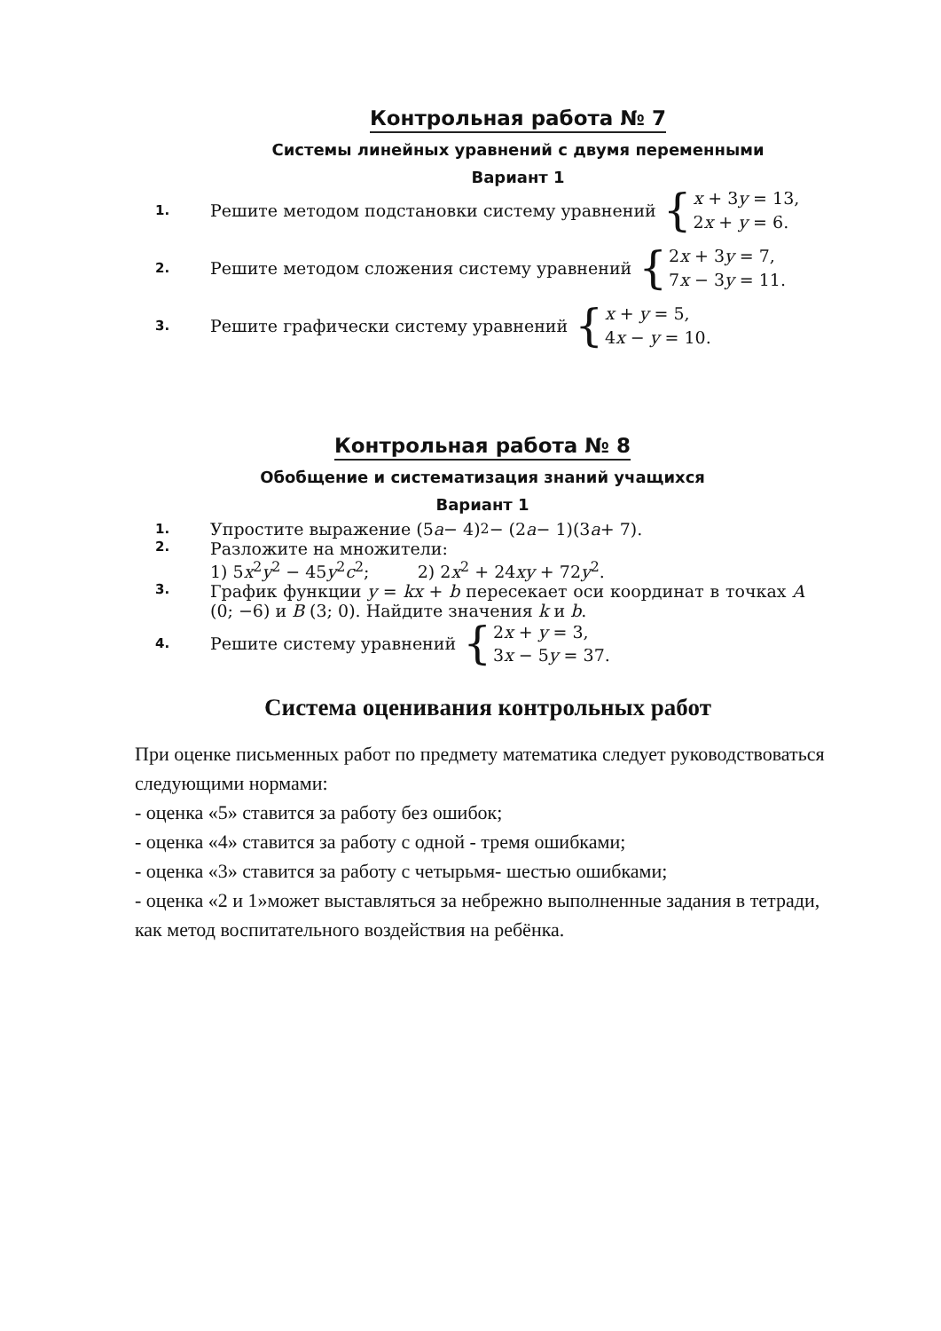Контрольная работа № 7
Системы линейных уравнений с двумя переменными
Вариант 1
1. Решите методом подстановки систему уравнений {
x + 3y = 13,
2x + y = 6.
2. Решите методом сложения систему уравнений {
2x + 3y = 7,
7x − 3y = 11.
3. Решите графически систему уравнений {
x + y = 5,
4x − y = 10.
Контрольная работа № 8
Обобщение и систематизация знаний учащихся
Вариант 1
1. Упростите выражение (5 a − 4)<sup>2</sup> − (2 a − 1)(3 a + 7).
2.
Разложите на множители:
1) 5x<sup>2</sup>y<sup>2</sup> − 45y<sup>2</sup>c<sup>2</sup>; 2) 2x<sup>2</sup> + 24xy + 72y<sup>2</sup>.
3.
График функции y = kx + b пересекает оси координат в точках A (0; −6) и B (3; 0). Найдите значения k и b.
4. Решите систему уравнений {
2x + y = 3,
3x − 5y = 37.
Система оценивания контрольных работ
При оценке письменных работ по предмету математика следует руководствоваться следующими нормами:
- оценка «5» ставится за работу без ошибок;
- оценка «4» ставится за работу с одной - тремя ошибками;
- оценка «3» ставится за работу с четырьмя- шестью ошибками;
- оценка «2 и 1»может выставляться за небрежно выполненные задания в тетради, как метод воспитательного воздействия на ребёнка.